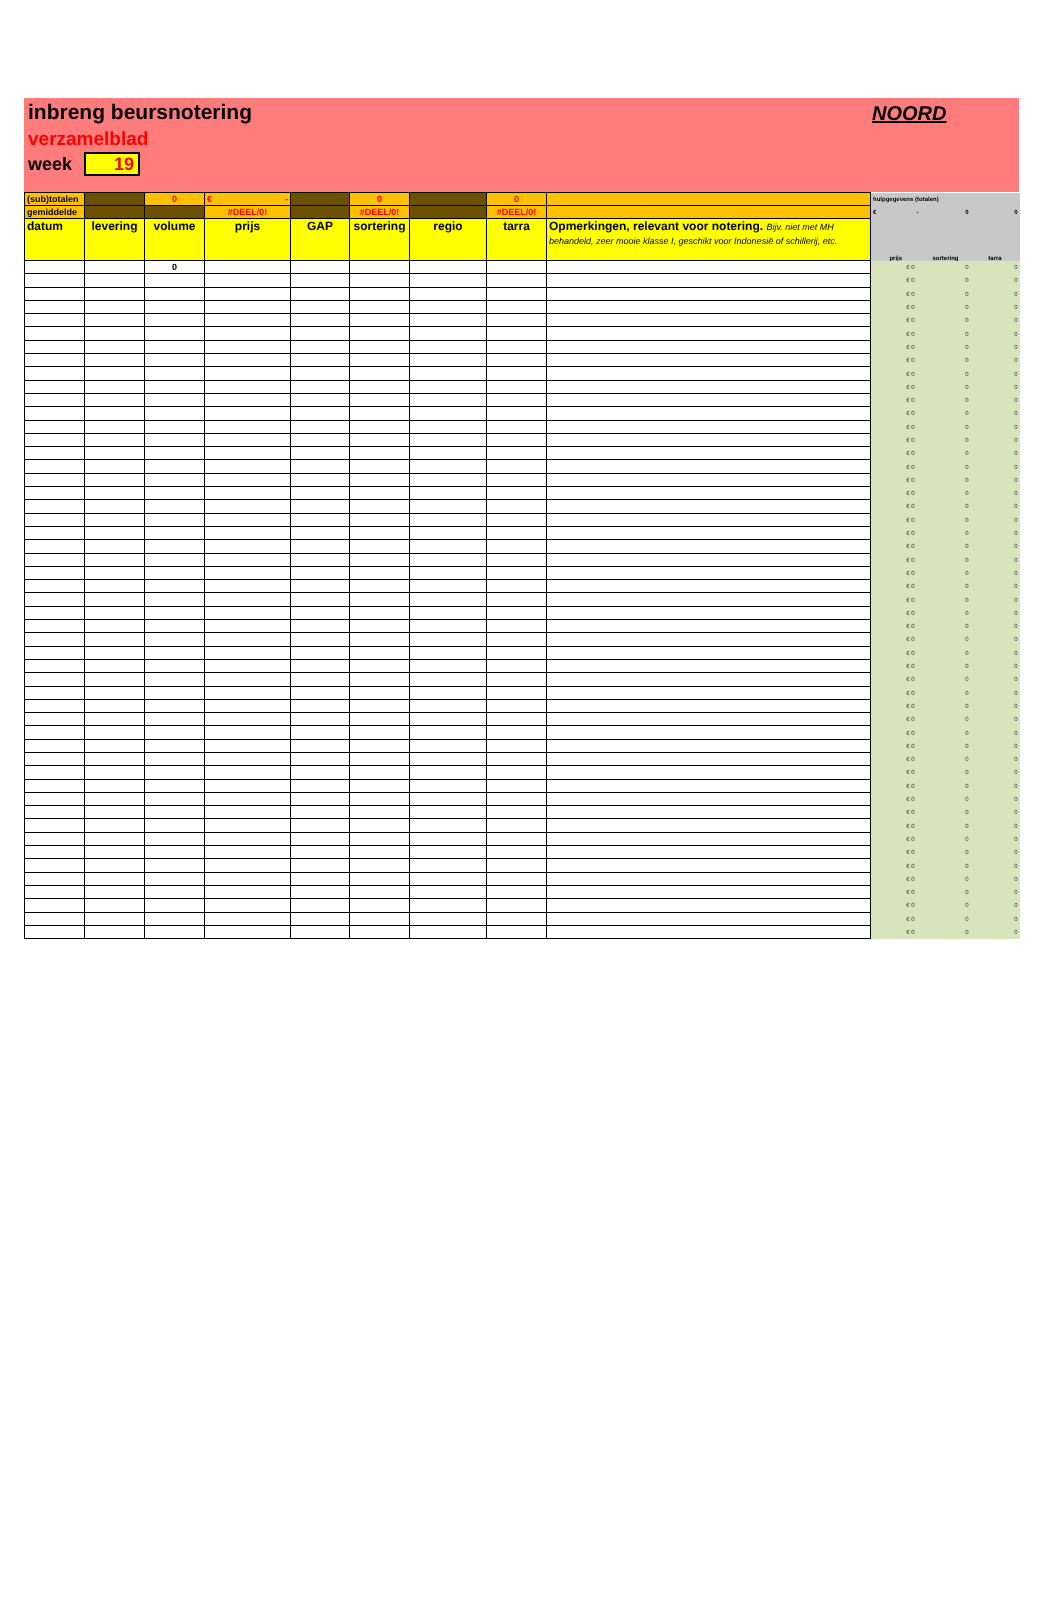inbreng beursnotering
verzamelblad
week 19
NOORD
| (sub)totalen | | 0 | € - | | 0 | | 0 | | hulpgegevens (totalen) | | |
| gemiddelde | | | #DEEL/0! | | #DEEL/0! | | #DEEL/0! | | € - | 0 | 0 |
| datum | levering | volume | prijs | GAP | sortering | regio | tarra | Opmerkingen, relevant voor notering. Bijv. niet met MH behandeld, zeer mooie klasse I, geschikt voor Indonesië of schillerij, etc. | prijs | sortering | tarra |
| | | 0 | | | | | | | € 0 | 0 | 0 |
| | | | | | | | | | € 0 | 0 | 0 |
| | | | | | | | | | € 0 | 0 | 0 |
| | | | | | | | | | € 0 | 0 | 0 |
| | | | | | | | | | € 0 | 0 | 0 |
| | | | | | | | | | € 0 | 0 | 0 |
| | | | | | | | | | € 0 | 0 | 0 |
| | | | | | | | | | € 0 | 0 | 0 |
| | | | | | | | | | € 0 | 0 | 0 |
| | | | | | | | | | € 0 | 0 | 0 |
| | | | | | | | | | € 0 | 0 | 0 |
| | | | | | | | | | € 0 | 0 | 0 |
| | | | | | | | | | € 0 | 0 | 0 |
| | | | | | | | | | € 0 | 0 | 0 |
| | | | | | | | | | € 0 | 0 | 0 |
| | | | | | | | | | € 0 | 0 | 0 |
| | | | | | | | | | € 0 | 0 | 0 |
| | | | | | | | | | € 0 | 0 | 0 |
| | | | | | | | | | € 0 | 0 | 0 |
| | | | | | | | | | € 0 | 0 | 0 |
| | | | | | | | | | € 0 | 0 | 0 |
| | | | | | | | | | € 0 | 0 | 0 |
| | | | | | | | | | € 0 | 0 | 0 |
| | | | | | | | | | € 0 | 0 | 0 |
| | | | | | | | | | € 0 | 0 | 0 |
| | | | | | | | | | € 0 | 0 | 0 |
| | | | | | | | | | € 0 | 0 | 0 |
| | | | | | | | | | € 0 | 0 | 0 |
| | | | | | | | | | € 0 | 0 | 0 |
| | | | | | | | | | € 0 | 0 | 0 |
| | | | | | | | | | € 0 | 0 | 0 |
| | | | | | | | | | € 0 | 0 | 0 |
| | | | | | | | | | € 0 | 0 | 0 |
| | | | | | | | | | € 0 | 0 | 0 |
| | | | | | | | | | € 0 | 0 | 0 |
| | | | | | | | | | € 0 | 0 | 0 |
| | | | | | | | | | € 0 | 0 | 0 |
| | | | | | | | | | € 0 | 0 | 0 |
| | | | | | | | | | € 0 | 0 | 0 |
| | | | | | | | | | € 0 | 0 | 0 |
| | | | | | | | | | € 0 | 0 | 0 |
| | | | | | | | | | € 0 | 0 | 0 |
| | | | | | | | | | € 0 | 0 | 0 |
| | | | | | | | | | € 0 | 0 | 0 |
| | | | | | | | | | € 0 | 0 | 0 |
| | | | | | | | | | € 0 | 0 | 0 |
| | | | | | | | | | € 0 | 0 | 0 |
| | | | | | | | | | € 0 | 0 | 0 |
| | | | | | | | | | € 0 | 0 | 0 |
| | | | | | | | | | € 0 | 0 | 0 |
| | | | | | | | | | € 0 | 0 | 0 |